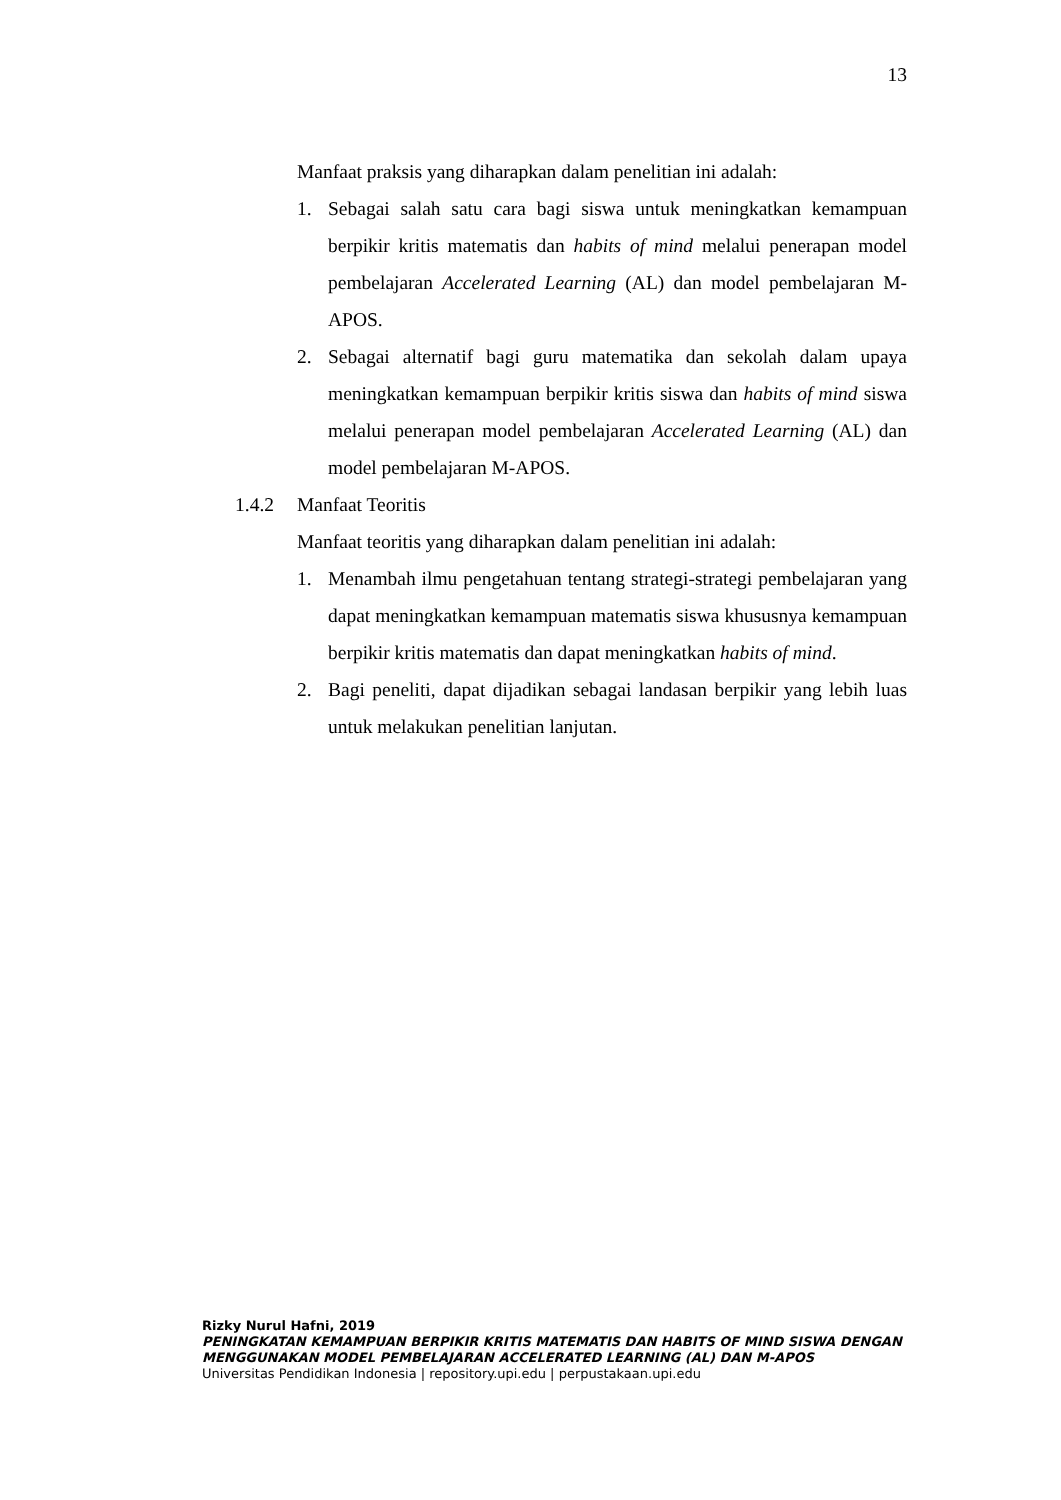13
Manfaat praksis yang diharapkan dalam penelitian ini adalah:
1. Sebagai salah satu cara bagi siswa untuk meningkatkan kemampuan berpikir kritis matematis dan habits of mind melalui penerapan model pembelajaran Accelerated Learning (AL) dan model pembelajaran M-APOS.
2. Sebagai alternatif bagi guru matematika dan sekolah dalam upaya meningkatkan kemampuan berpikir kritis siswa dan habits of mind siswa melalui penerapan model pembelajaran Accelerated Learning (AL) dan model pembelajaran M-APOS.
1.4.2 Manfaat Teoritis
Manfaat teoritis yang diharapkan dalam penelitian ini adalah:
1. Menambah ilmu pengetahuan tentang strategi-strategi pembelajaran yang dapat meningkatkan kemampuan matematis siswa khususnya kemampuan berpikir kritis matematis dan dapat meningkatkan habits of mind.
2. Bagi peneliti, dapat dijadikan sebagai landasan berpikir yang lebih luas untuk melakukan penelitian lanjutan.
Rizky Nurul Hafni, 2019
PENINGKATAN KEMAMPUAN BERPIKIR KRITIS MATEMATIS DAN HABITS OF MIND SISWA DENGAN MENGGUNAKAN MODEL PEMBELAJARAN ACCELERATED LEARNING (AL) DAN M-APOS
Universitas Pendidikan Indonesia | repository.upi.edu | perpustakaan.upi.edu